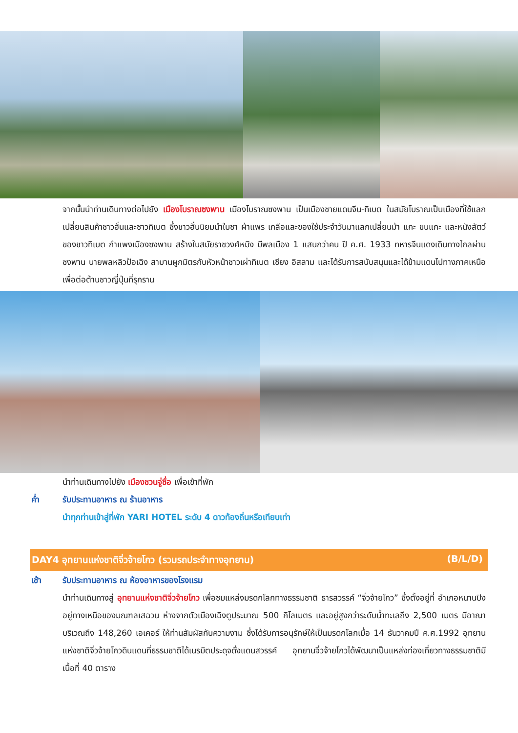จากนั้นนำท่านเดินทางต่อไปยัง เมืองโบราณซงพาน เมืองโบราณซงพาน เป็นเมืองชายแดนจีน-ทิเบต ในสมัยโบราณเป็นเมืองที่ใช้แลกเปลี่ยนสินค้าชาวฮั่นและชาวทิเบต ซึ่งชาวฮั่นนิยมนำใบชา ผ้าแพร เกลือและของใช้ประจำวันมาแลกเปลี่ยนม้า แกะ ขนแกะ และหนังสัตว์ของชาวทิเบต กำแพงเมืองซงพาน สร้างในสมัยราชวงศ์หมิง มีพลเมือง 1 แสนกว่าคน ปี ค.ศ. 1933 ทหารจีนแดงเดินทางไกลผ่านซงพาน นายพลหลิวป้อเฉิง สาบานผูกมิตรกับหัวหน้าชาวเผ่าทิเบต เชียง อิสลาม และได้รับการสนับสนุนและได้ข้ามแดนไปทางภาคเหนือเพื่อต่อต้านชาวญี่ปุ่นที่รุกราน
นำท่านเดินทางไปยัง เมืองชวนจู่ซื่อ เพื่อเข้าที่พัก
ค่ำ รับประทานอาหาร ณ ร้านอาหาร
นำทุกท่านเข้าสู่ที่พัก YARI HOTEL ระดับ 4 ดาวท้องถิ่นหรือเทียบเท่า
DAY4 อุทยานแห่งชาติจิ่วจ้ายโกว (รวมรถประจำทางอุทยาน) (B/L/D)
เช้า รับประทานอาหาร ณ ห้องอาหารของโรงแรม
นำท่านเดินทางสู่ อุทยานแห่งชาติจิ่วจ้ายโกว เพื่อชมแหล่งมรดกโลกทางธรรมชาติ ธารสวรรค์ “จิ่วจ้ายโกว” ซึ่งตั้งอยู่ที่ อำเภอหนานปิง อยู่ทางเหนือของมณฑลเสฉวน ห่างจากตัวเมืองเฉิงตูประมาณ 500 กิโลเมตร และอยู่สูงกว่าระดับน้ำทะเลถึง 2,500 เมตร มีอาณาบริเวณถึง 148,260 เอเคอร์ ให้ท่านสัมผัสกับความงาม ซึ่งได้รับการอนุรักษ์ให้เป็นมรดกโลกเมื่อ 14 ธันวาคมปี ค.ศ.1992 อุทยานแห่งชาติจิ่วจ้ายโกวดินแดนที่ธรรมชาติได้เนรมิตประดุจดั่งแดนสวรรค์ อุทยานจิ่วจ้ายโกวได้พัฒนาเป็นแหล่งท่องเที่ยวทางธรรมชาติมีเนื้อที่ 40 ตาราง